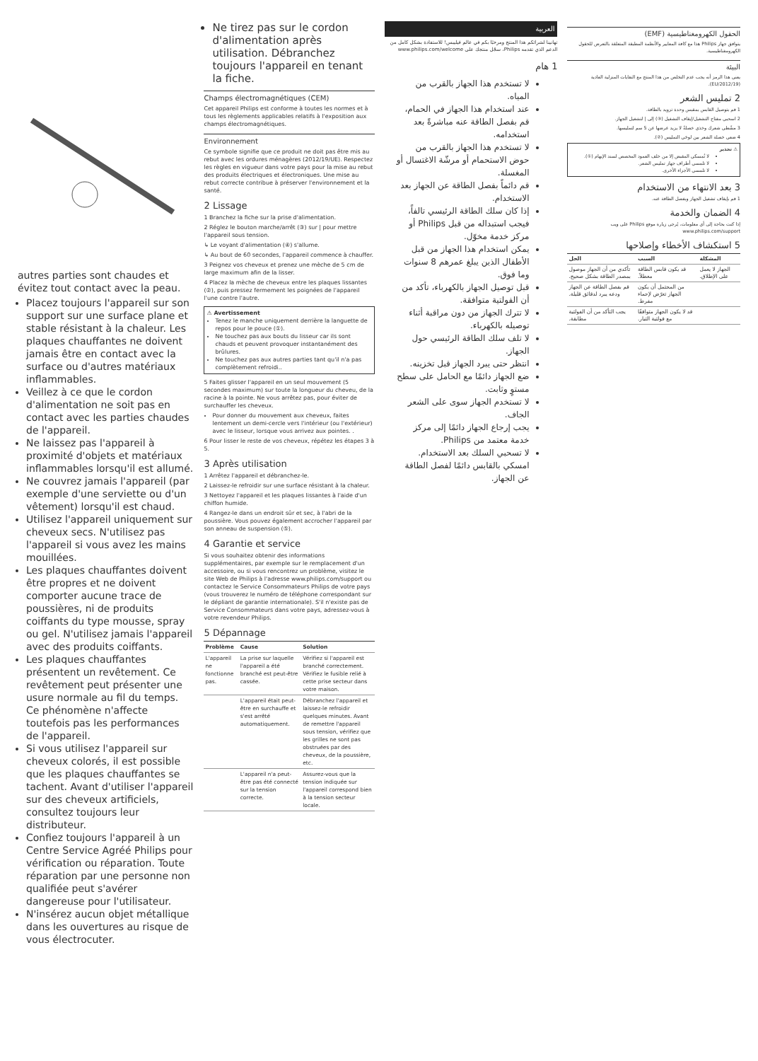autres parties sont chaudes et évitez tout contact avec la peau.
Placez toujours l'appareil sur son support sur une surface plane et stable résistant à la chaleur. Les plaques chauffantes ne doivent jamais être en contact avec la surface ou d'autres matériaux inflammables.
Veillez à ce que le cordon d'alimentation ne soit pas en contact avec les parties chaudes de l'appareil.
Ne laissez pas l'appareil à proximité d'objets et matériaux inflammables lorsqu'il est allumé.
Ne couvrez jamais l'appareil (par exemple d'une serviette ou d'un vêtement) lorsqu'il est chaud.
Utilisez l'appareil uniquement sur cheveux secs. N'utilisez pas l'appareil si vous avez les mains mouillées.
Les plaques chauffantes doivent être propres et ne doivent comporter aucune trace de poussières, ni de produits coiffants du type mousse, spray ou gel. N'utilisez jamais l'appareil avec des produits coiffants.
Les plaques chauffantes présentent un revêtement. Ce revêtement peut présenter une usure normale au fil du temps. Ce phénomène n'affecte toutefois pas les performances de l'appareil.
Si vous utilisez l'appareil sur cheveux colorés, il est possible que les plaques chauffantes se tachent. Avant d'utiliser l'appareil sur des cheveux artificiels, consultez toujours leur distributeur.
Confiez toujours l'appareil à un Centre Service Agréé Philips pour vérification ou réparation. Toute réparation par une personne non qualifiée peut s'avérer dangereuse pour l'utilisateur.
N'insérez aucun objet métallique dans les ouvertures au risque de vous électrocuter.
Ne tirez pas sur le cordon d'alimentation après utilisation. Débranchez toujours l'appareil en tenant la fiche.
Champs électromagnétiques (CEM)
Cet appareil Philips est conforme à toutes les normes et à tous les règlements applicables relatifs à l'exposition aux champs électromagnétiques.
Environnement
Ce symbole signifie que ce produit ne doit pas être mis au rebut avec les ordures ménagères (2012/19/UE). Respectez les règles en vigueur dans votre pays pour la mise au rebut des produits électriques et électroniques. Une mise au rebut correcte contribue à préserver l'environnement et la santé.
2 Lissage
1 Branchez la fiche sur la prise d'alimentation.
2 Réglez le bouton marche/arrêt (③) sur | pour mettre l'appareil sous tension.
↳ Le voyant d'alimentation (④) s'allume.
↳ Au bout de 60 secondes, l'appareil commence à chauffer.
3 Peignez vos cheveux et prenez une mèche de 5 cm de large maximum afin de la lisser.
4 Placez la mèche de cheveux entre les plaques lissantes (②), puis pressez fermement les poignées de l'appareil l'une contre l'autre.
⚠ Avertissement
Tenez le manche uniquement derrière la languette de repos pour le pouce (①).
Ne touchez pas aux bouts du lisseur car ils sont chauds et peuvent provoquer instantanément des brûlures.
Ne touchez pas aux autres parties tant qu'il n'a pas complètement refroidi..
5 Faites glisser l'appareil en un seul mouvement (5 secondes maximum) sur toute la longueur du cheveu, de la racine à la pointe. Ne vous arrêtez pas, pour éviter de surchauffer les cheveux.
Pour donner du mouvement aux cheveux, faites lentement un demi-cercle vers l'intérieur (ou l'extérieur) avec le lisseur, lorsque vous arrivez aux pointes. .
6 Pour lisser le reste de vos cheveux, répétez les étapes 3 à 5.
3 Après utilisation
1 Arrêtez l'appareil et débranchez-le.
2 Laissez-le refroidir sur une surface résistant à la chaleur.
3 Nettoyez l'appareil et les plaques lissantes à l'aide d'un chiffon humide.
4 Rangez-le dans un endroit sûr et sec, à l'abri de la poussière. Vous pouvez également accrocher l'appareil par son anneau de suspension (⑤).
4 Garantie et service
Si vous souhaitez obtenir des informations supplémentaires, par exemple sur le remplacement d'un accessoire, ou si vous rencontrez un problème, visitez le site Web de Philips à l'adresse www.philips.com/support ou contactez le Service Consommateurs Philips de votre pays (vous trouverez le numéro de téléphone correspondant sur le dépliant de garantie internationale). S'il n'existe pas de Service Consommateurs dans votre pays, adressez-vous à votre revendeur Philips.
5 Dépannage
| Problème | Cause | Solution |
| --- | --- | --- |
| L'appareil ne fonctionne pas. | La prise sur laquelle l'appareil a été branché est peut-être cassée. | Vérifiez si l'appareil est branché correctement. Vérifiez le fusible relié à cette prise secteur dans votre maison. |
| | L'appareil était peut-être en surchauffe et s'est arrêté automatiquement. | Débranchez l'appareil et laissez-le refroidir quelques minutes. Avant de remettre l'appareil sous tension, vérifiez que les grilles ne sont pas obstruées par des cheveux, de la poussière, etc. |
| | L'appareil n'a peut-être pas été connecté sur la tension correcte. | Assurez-vous que la tension indiquée sur l'appareil correspond bien à la tension secteur locale. |
العربية
تهانينا لشرائكم هذا المنتج ومرحبًا بكم في عالم فيليبس! للاستفادة بشكل كامل من الدعم الذي تقدمه Philips، سجّل منتجك على www.philips.com/welcome
1 هام
لا تستخدم هذا الجهاز بالقرب من المياه.
عند استخدام هذا الجهاز في الحمام، قم بفصل الطاقة عنه مباشرةً بعد استخدامه.
لا تستخدم هذا الجهاز بالقرب من حوض الاستحمام أو مرشّة الاغتسال أو المغسلة.
قم دائماً بفصل الطاقة عن الجهاز بعد الاستخدام.
إذا كان سلك الطاقة الرئيسي تالفاً، فيجب استبداله من قبل Philips أو مركز خدمة مخوّل.
يمكن استخدام هذا الجهاز من قبل الأطفال الذين يبلغ عمرهم 8 سنوات وما فوق.
قبل توصيل الجهاز بالكهرباء، تأكد من أن الفولتية متوافقة.
لا تترك الجهاز من دون مراقبة أثناء توصيله بالكهرباء.
لا تلف سلك الطاقة الرئيسي حول الجهاز.
انتظر حتى يبرد الجهاز قبل تخزينه.
ضع الجهاز دائمًا مع الحامل على سطح مستوٍ وثابت.
لا تستخدم الجهاز سوى على الشعر الجاف.
يجب إرجاع الجهاز دائمًا إلى مركز خدمة معتمد من Philips.
لا تسحبي السلك بعد الاستخدام. امسكي بالقابس دائمًا لفصل الطاقة عن الجهاز.
الحقول الكهرومغناطيسية (EMF)
يتوافق جهاز Philips هذا مع كافة المعايير والأنظمة المطبقة المتعلقة بالتعرض للحقول الكهرومغناطيسية.
البيئة
يعني هذا الرمز أنه يجب عدم التخلص من هذا المنتج مع النفايات المنزلية العادية (2012/19/EU).
2 تمليس الشعر
1 قم بتوصيل القابس بمقبس وحدة تزويد بالطاقة.
2 اسحبي مفتاح التشغيل/إيقاف التشغيل (③) إلى | لتشغيل الجهاز.
3 مشّطي شعرك وخذي خصلةً لا يزيد عرضها عن 5 سم لتمليسها.
4 ضعي خصلة الشعر بين لوحَي التمليس (②).
⚠ تحذير
لا تُمسكي المقبض إلا من خلف العمود المخصص لسند الإبهام (①).
لا تلمسي أطراف جهاز تمليس الشعر.
لا تلمسي الأجزاء الأخرى.
3 بعد الانتهاء من الاستخدام
1 قم بإيقاف تشغيل الجهاز وبفصل الطاقة عنه.
4 الضمان والخدمة
إذا كنت بحاجة إلى أي معلومات، يُرجى زيارة موقع Philips على ويب www.philips.com/support
5 استكشاف الأخطاء وإصلاحها
| المشكلة | السبب | الحل |
| --- | --- | --- |
| الجهاز لا يعمل على الإطلاق. | قد يكون قابس الطاقة معطلاً. | تأكدي من أن الجهاز موصول بمصدر الطاقة بشكل صحيح. |
| | من المحتمل أن يكون الجهاز تعرّض لإحماء مفرط. | قم بفصل الطاقة عن الجهاز ودعه يبرد لدقائق قليلة. |
| | قد لا يكون الجهاز متوافقًا مع فولتية التيار. | يجب التأكد من أن الفولتية مطابقة. |